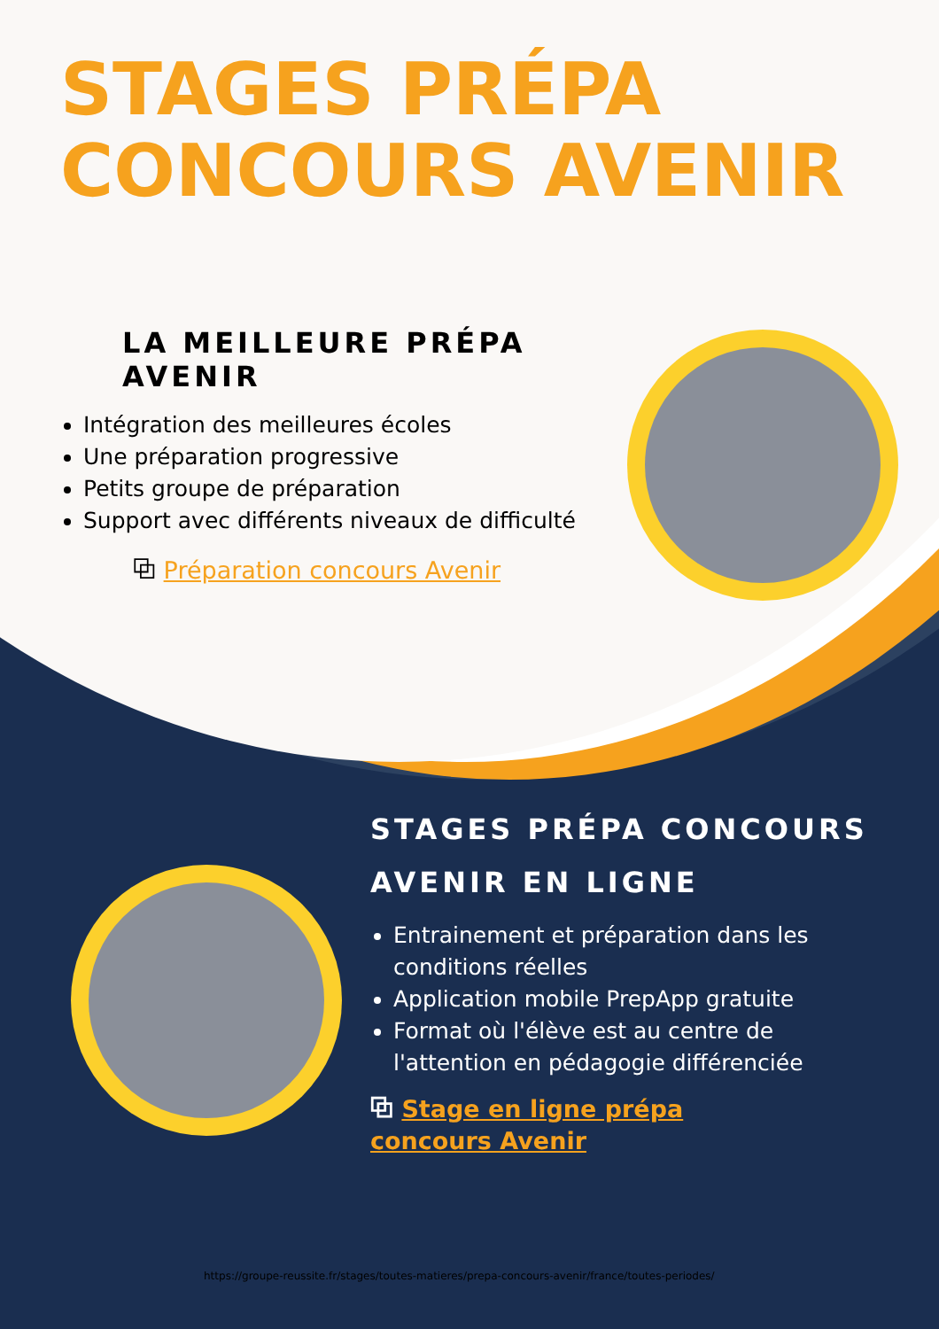STAGES PRÉPA
CONCOURS AVENIR
LA MEILLEURE PRÉPA AVENIR
Intégration des meilleures écoles
Une préparation progressive
Petits groupe de préparation
Support avec différents niveaux de difficulté
⧉ Préparation concours Avenir
STAGES PRÉPA CONCOURS AVENIR EN LIGNE
Entrainement et préparation dans les conditions réelles
Application mobile PrepApp gratuite
Format où l'élève est au centre de l'attention en pédagogie différenciée
⧉ Stage en ligne prépa
concours Avenir
https://groupe-reussite.fr/stages/toutes-matieres/prepa-concours-avenir/france/toutes-periodes/